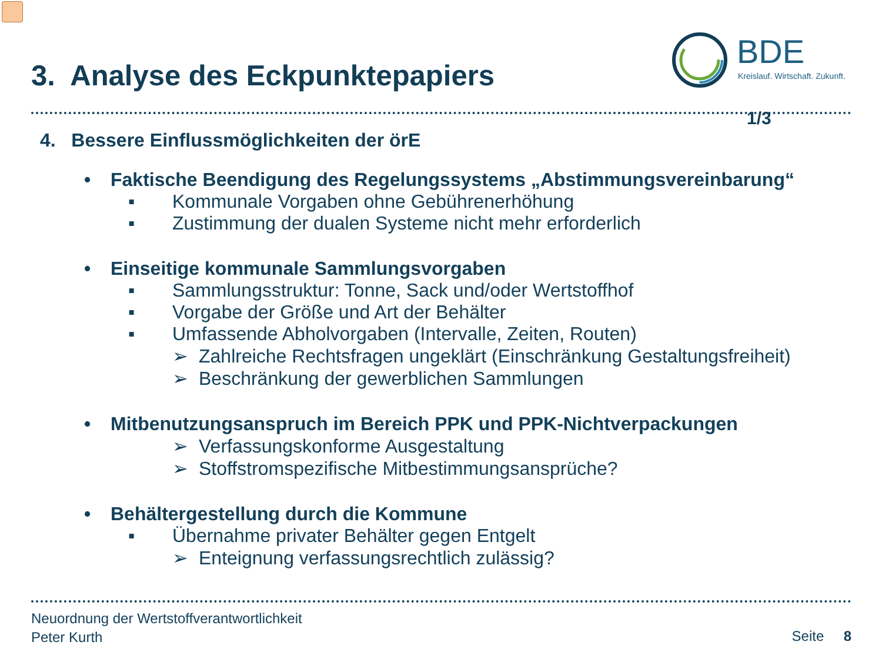3. Analyse des Eckpunktepapiers
BDE
Kreislauf. Wirtschaft. Zukunft.
1/3
4. Bessere Einflussmöglichkeiten der örE
• Faktische Beendigung des Regelungssystems „Abstimmungsvereinbarung“
▪ Kommunale Vorgaben ohne Gebührenerhöhung
▪ Zustimmung der dualen Systeme nicht mehr erforderlich
• Einseitige kommunale Sammlungsvorgaben
▪ Sammlungsstruktur: Tonne, Sack und/oder Wertstoffhof
▪ Vorgabe der Größe und Art der Behälter
▪ Umfassende Abholvorgaben (Intervalle, Zeiten, Routen)
➢ Zahlreiche Rechtsfragen ungeklärt (Einschränkung Gestaltungsfreiheit)
➢ Beschränkung der gewerblichen Sammlungen
• Mitbenutzungsanspruch im Bereich PPK und PPK-Nichtverpackungen
➢ Verfassungskonforme Ausgestaltung
➢ Stoffstromspezifische Mitbestimmungsansprüche?
• Behältergestellung durch die Kommune
▪ Übernahme privater Behälter gegen Entgelt
➢ Enteignung verfassungsrechtlich zulässig?
Neuordnung der Wertstoffverantwortlichkeit
Peter Kurth
Seite 8